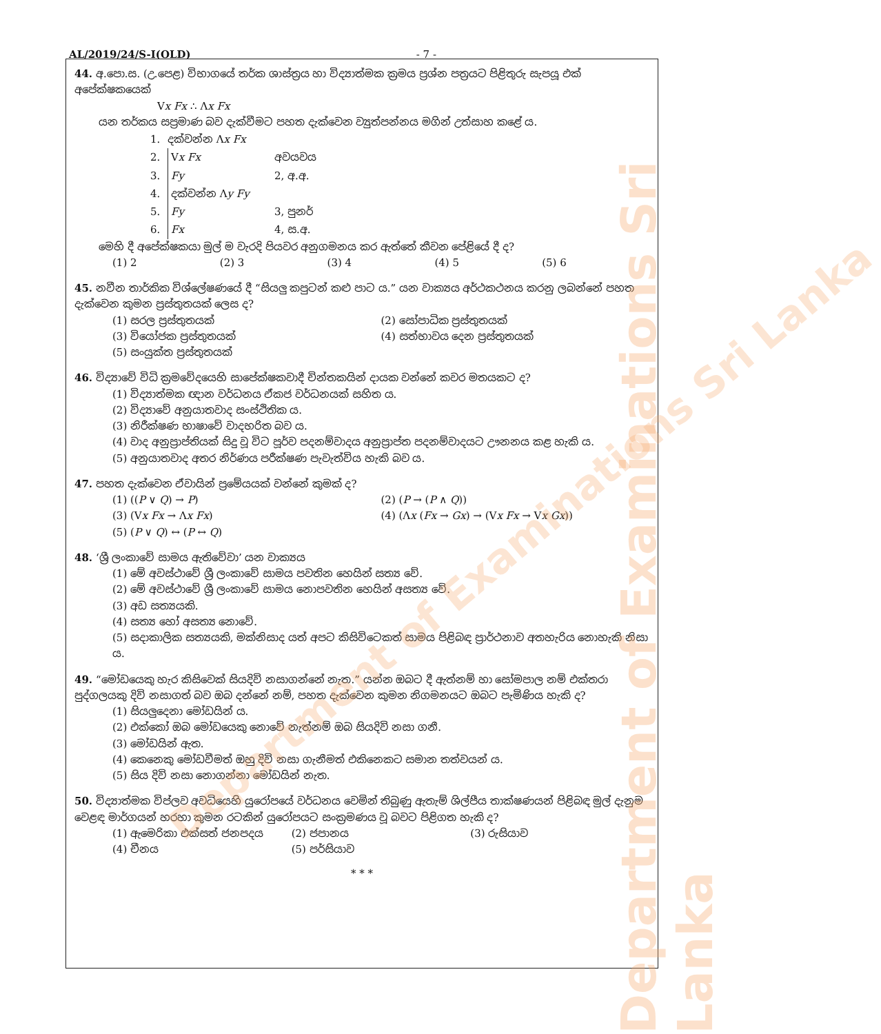AL/2019/24/S-I(OLD) - 7 -
44. අ.පො.ස. (උ.පෙළ) විභාගයේ තර්ක ශාස්ත්‍රය හා විද්‍යාත්මක ක්‍රමය ප්‍රශ්න පත්‍රයට පිළිතුරු සැපයූ එක් අපේක්ෂකයෙක්
Vx Fx ∴ Λx Fx
යන තර්කය සප්‍රමාණ බව දැක්වීමට පහත දැක්වෙන ව්‍යුත්පන්නය මගින් උත්සාහ කළේ ය.
1. දක්වන්න Λx Fx
2. Vx Fx අවයවය
3. Fy 2, අ.අ.
4. දක්වන්න Λy Fy
5. Fy 3, පුනර්
6. Fx 4, ස.අ.
මෙහි දී අපේක්ෂකයා මුල් ම වැරදි පියවර අනුගමනය කර ඇත්තේ කීවන පේළියේ දී ද?
(1) 2 (2) 3 (3) 4 (4) 5 (5) 6
45. නවීන තාර්කික විශ්ලේෂණයේ දී “සියලු කපුටන් කළු පාට ය.” යන වාක්‍යය අර්ථකථනය කරනු ලබන්නේ පහත දැක්වෙන කුමන ප්‍රස්තුතයක් ලෙස ද?
(1) සරල ප්‍රස්තුතයක් (2) සෝපාධික ප්‍රස්තුතයක්
(3) වියෝජක ප්‍රස්තුතයක් (4) සත්භාවය දෙන ප්‍රස්තුතයක්
(5) සංයුක්ත ප්‍රස්තුතයක්
46. විද්‍යාවේ විධි ක්‍රමවේදයෙහි සාපේක්ෂකවාදී චින්තකයින් දායක වන්නේ කවර මතයකට ද?
(1) විද්‍යාත්මක ඥාන වර්ධනය ඒකජ වර්ධනයක් සහිත ය.
(2) විද්‍යාවේ අනුයාතවාද සංස්ථිතික ය.
(3) නිරීක්ෂණ භාෂාවේ වාදභරිත බව ය.
(4) වාද අනුප්‍රාප්තියක් සිදු වූ විට පූර්ව පදනම්වාදය අනුප්‍රාප්ත පදනම්වාදයට ඌනනය කළ හැකි ය.
(5) අනුයාතවාද අතර නිර්ණය පරීක්ෂණ පැවැත්විය හැකි බව ය.
47. පහත දැක්වෙන ඒවායින් ප්‍රමේයයක් වන්නේ කුමක් ද?
(1) ((P ∨ Q) → P) (2) (P → (P ∧ Q))
(3) (Vx Fx → Λx Fx) (4) (Λx (Fx → Gx) → (Vx Fx → Vx Gx))
(5) (P ∨ Q) ↔ (P ↔ Q)
48. ‘ශ්‍රී ලංකාවේ සාමය ඇතිවේවා’ යන වාක්‍යය
(1) මේ අවස්ථාවේ ශ්‍රී ලංකාවේ සාමය පවතින හෙයින් සත්‍ය වේ.
(2) මේ අවස්ථාවේ ශ්‍රී ලංකාවේ සාමය නොපවතින හෙයින් අසත්‍ය වේ.
(3) අඩ සත්‍යයකි.
(4) සත්‍ය හෝ අසත්‍ය නොවේ.
(5) සදාකාලික සත්‍යයකි, මක්නිසාද යත් අපට කිසිවිටෙකත් සාමය පිළිබඳ ප්‍රාර්ථනාව අතහැරිය නොහැකි නිසා ය.
49. “මෝඩයෙකු හැර කිසිවෙක් සියදිවි නසාගන්නේ නැත.” යන්න ඔබට දී ඇත්නම් හා සෝමපාල නම් එක්තරා පුද්ගලයකු දිවි නසාගත් බව ඔබ දන්නේ නම්, පහත දැක්වෙන කුමන නිගමනයට ඔබට පැමිණිය හැකි ද?
(1) සියලුදෙනා මෝඩයින් ය.
(2) එක්කෝ ඔබ මෝඩයෙකු නොවේ නැත්නම් ඔබ සියදිවි නසා ගනී.
(3) මෝඩයින් ඇත.
(4) කෙනෙකු මෝඩවීමත් ඔහු දිවි නසා ගැනීමත් එකිනෙකට සමාන තත්වයන් ය.
(5) සිය දිවි නසා නොගන්නා මෝඩයින් නැත.
50. විද්‍යාත්මක විප්ලව අවධියෙහි යුරෝපයේ වර්ධනය වෙමින් තිබුණු ඇතැම් ශිල්පීය තාක්ෂණයන් පිළිබඳ මුල් දැනුම වෙළඳ මාර්ගයන් හරහා කුමන රටකින් යුරෝපයට සංක්‍රමණය වූ බවට පිළිගත හැකි ද?
(1) ඇමෙරිකා එක්සත් ජනපදය (2) ජපානය (3) රුසියාව
(4) චීනය (5) පර්සියාව
* * *
Department of Examinations Sri Lanka
Department of Examinations Sri Lanka